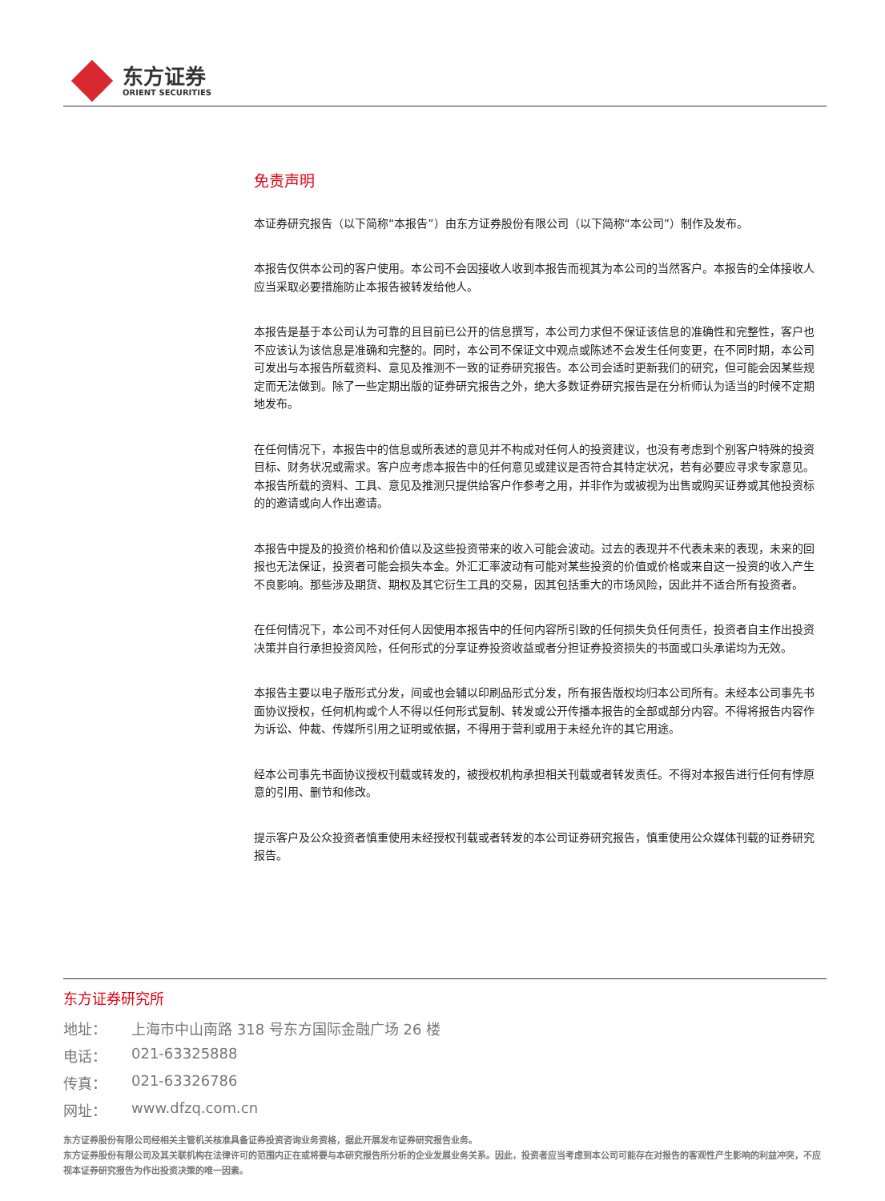东方证券
ORIENT SECURITIES
免责声明
本证券研究报告（以下简称“本报告”）由东方证券股份有限公司（以下简称“本公司”）制作及发布。
本报告仅供本公司的客户使用。本公司不会因接收人收到本报告而视其为本公司的当然客户。本报告的全体接收人应当采取必要措施防止本报告被转发给他人。
本报告是基于本公司认为可靠的且目前已公开的信息撰写，本公司力求但不保证该信息的准确性和完整性，客户也不应该认为该信息是准确和完整的。同时，本公司不保证文中观点或陈述不会发生任何变更，在不同时期，本公司可发出与本报告所载资料、意见及推测不一致的证券研究报告。本公司会适时更新我们的研究，但可能会因某些规定而无法做到。除了一些定期出版的证券研究报告之外，绝大多数证券研究报告是在分析师认为适当的时候不定期地发布。
在任何情况下，本报告中的信息或所表述的意见并不构成对任何人的投资建议，也没有考虑到个别客户特殊的投资目标、财务状况或需求。客户应考虑本报告中的任何意见或建议是否符合其特定状况，若有必要应寻求专家意见。本报告所载的资料、工具、意见及推测只提供给客户作参考之用，并非作为或被视为出售或购买证券或其他投资标的的邀请或向人作出邀请。
本报告中提及的投资价格和价值以及这些投资带来的收入可能会波动。过去的表现并不代表未来的表现，未来的回报也无法保证，投资者可能会损失本金。外汇汇率波动有可能对某些投资的价值或价格或来自这一投资的收入产生不良影响。那些涉及期货、期权及其它衍生工具的交易，因其包括重大的市场风险，因此并不适合所有投资者。
在任何情况下，本公司不对任何人因使用本报告中的任何内容所引致的任何损失负任何责任，投资者自主作出投资决策并自行承担投资风险，任何形式的分享证券投资收益或者分担证券投资损失的书面或口头承诺均为无效。
本报告主要以电子版形式分发，间或也会辅以印刷品形式分发，所有报告版权均归本公司所有。未经本公司事先书面协议授权，任何机构或个人不得以任何形式复制、转发或公开传播本报告的全部或部分内容。不得将报告内容作为诉讼、仲裁、传媒所引用之证明或依据，不得用于营利或用于未经允许的其它用途。
经本公司事先书面协议授权刊载或转发的，被授权机构承担相关刊载或者转发责任。不得对本报告进行任何有悖原意的引用、删节和修改。
提示客户及公众投资者慎重使用未经授权刊载或者转发的本公司证券研究报告，慎重使用公众媒体刊载的证券研究报告。
东方证券研究所
地址： 上海市中山南路 318 号东方国际金融广场 26 楼
电话： 021-63325888
传真： 021-63326786
网址： www.dfzq.com.cn
东方证券股份有限公司经相关主管机关核准具备证券投资咨询业务资格，据此开展发布证券研究报告业务。
东方证券股份有限公司及其关联机构在法律许可的范围内正在或将要与本研究报告所分析的企业发展业务关系。因此，投资者应当考虑到本公司可能存在对报告的客观性产生影响的利益冲突，不应视本证券研究报告为作出投资决策的唯一因素。